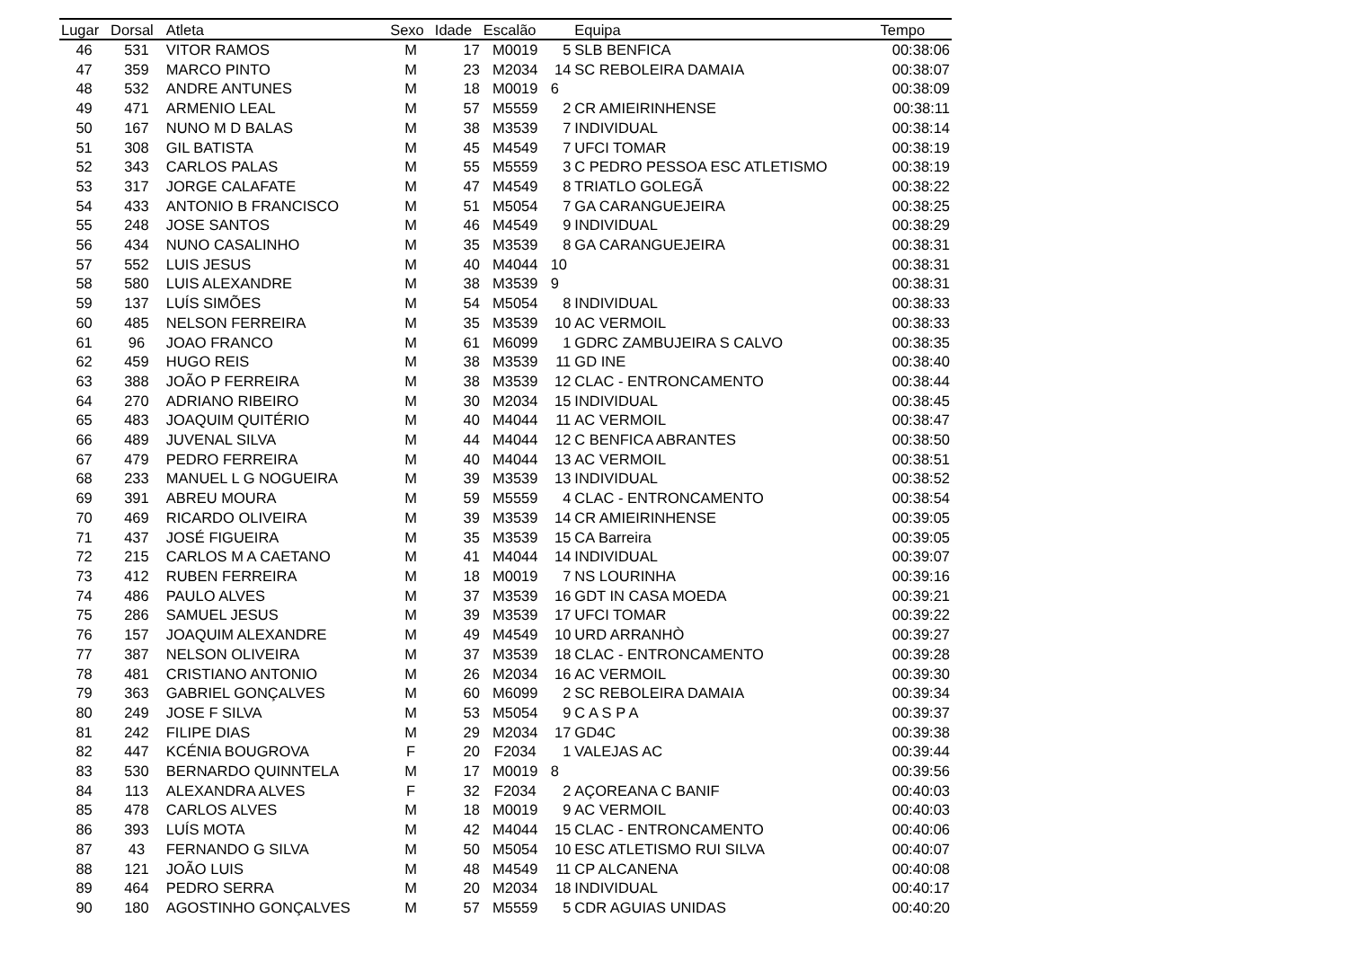| Lugar | Dorsal | Atleta | Sexo | Idade | Escalão | | Equipa | Tempo |
| --- | --- | --- | --- | --- | --- | --- | --- | --- |
| 46 | 531 | VITOR RAMOS | M | 17 | M0019 | 5 | SLB BENFICA | 00:38:06 |
| 47 | 359 | MARCO PINTO | M | 23 | M2034 | 14 | SC REBOLEIRA DAMAIA | 00:38:07 |
| 48 | 532 | ANDRE ANTUNES | M | 18 | M0019 | 6 | | 00:38:09 |
| 49 | 471 | ARMENIO LEAL | M | 57 | M5559 | 2 | CR AMIEIRINHENSE | 00:38:11 |
| 50 | 167 | NUNO M D BALAS | M | 38 | M3539 | 7 | INDIVIDUAL | 00:38:14 |
| 51 | 308 | GIL BATISTA | M | 45 | M4549 | 7 | UFCI TOMAR | 00:38:19 |
| 52 | 343 | CARLOS PALAS | M | 55 | M5559 | 3 | C PEDRO PESSOA ESC ATLETISMO | 00:38:19 |
| 53 | 317 | JORGE CALAFATE | M | 47 | M4549 | 8 | TRIATLO GOLEGÃ | 00:38:22 |
| 54 | 433 | ANTONIO B FRANCISCO | M | 51 | M5054 | 7 | GA CARANGUEJEIRA | 00:38:25 |
| 55 | 248 | JOSE SANTOS | M | 46 | M4549 | 9 | INDIVIDUAL | 00:38:29 |
| 56 | 434 | NUNO CASALINHO | M | 35 | M3539 | 8 | GA CARANGUEJEIRA | 00:38:31 |
| 57 | 552 | LUIS JESUS | M | 40 | M4044 | 10 | | 00:38:31 |
| 58 | 580 | LUIS ALEXANDRE | M | 38 | M3539 | 9 | | 00:38:31 |
| 59 | 137 | LUÍS SIMÕES | M | 54 | M5054 | 8 | INDIVIDUAL | 00:38:33 |
| 60 | 485 | NELSON FERREIRA | M | 35 | M3539 | 10 | AC VERMOIL | 00:38:33 |
| 61 | 96 | JOAO FRANCO | M | 61 | M6099 | 1 | GDRC ZAMBUJEIRA S CALVO | 00:38:35 |
| 62 | 459 | HUGO REIS | M | 38 | M3539 | 11 | GD INE | 00:38:40 |
| 63 | 388 | JOÃO P FERREIRA | M | 38 | M3539 | 12 | CLAC - ENTRONCAMENTO | 00:38:44 |
| 64 | 270 | ADRIANO RIBEIRO | M | 30 | M2034 | 15 | INDIVIDUAL | 00:38:45 |
| 65 | 483 | JOAQUIM QUITÉRIO | M | 40 | M4044 | 11 | AC VERMOIL | 00:38:47 |
| 66 | 489 | JUVENAL SILVA | M | 44 | M4044 | 12 | C BENFICA ABRANTES | 00:38:50 |
| 67 | 479 | PEDRO FERREIRA | M | 40 | M4044 | 13 | AC VERMOIL | 00:38:51 |
| 68 | 233 | MANUEL L G NOGUEIRA | M | 39 | M3539 | 13 | INDIVIDUAL | 00:38:52 |
| 69 | 391 | ABREU MOURA | M | 59 | M5559 | 4 | CLAC - ENTRONCAMENTO | 00:38:54 |
| 70 | 469 | RICARDO OLIVEIRA | M | 39 | M3539 | 14 | CR AMIEIRINHENSE | 00:39:05 |
| 71 | 437 | JOSÉ FIGUEIRA | M | 35 | M3539 | 15 | CA Barreira | 00:39:05 |
| 72 | 215 | CARLOS M A CAETANO | M | 41 | M4044 | 14 | INDIVIDUAL | 00:39:07 |
| 73 | 412 | RUBEN FERREIRA | M | 18 | M0019 | 7 | NS LOURINHA | 00:39:16 |
| 74 | 486 | PAULO ALVES | M | 37 | M3539 | 16 | GDT IN CASA MOEDA | 00:39:21 |
| 75 | 286 | SAMUEL JESUS | M | 39 | M3539 | 17 | UFCI TOMAR | 00:39:22 |
| 76 | 157 | JOAQUIM ALEXANDRE | M | 49 | M4549 | 10 | URD ARRANHÒ | 00:39:27 |
| 77 | 387 | NELSON OLIVEIRA | M | 37 | M3539 | 18 | CLAC - ENTRONCAMENTO | 00:39:28 |
| 78 | 481 | CRISTIANO ANTONIO | M | 26 | M2034 | 16 | AC VERMOIL | 00:39:30 |
| 79 | 363 | GABRIEL GONÇALVES | M | 60 | M6099 | 2 | SC REBOLEIRA DAMAIA | 00:39:34 |
| 80 | 249 | JOSE F SILVA | M | 53 | M5054 | 9 | C A S P A | 00:39:37 |
| 81 | 242 | FILIPE DIAS | M | 29 | M2034 | 17 | GD4C | 00:39:38 |
| 82 | 447 | KCÉNIA BOUGROVA | F | 20 | F2034 | 1 | VALEJAS AC | 00:39:44 |
| 83 | 530 | BERNARDO QUINNTELA | M | 17 | M0019 | 8 | | 00:39:56 |
| 84 | 113 | ALEXANDRA ALVES | F | 32 | F2034 | 2 | AÇOREANA C BANIF | 00:40:03 |
| 85 | 478 | CARLOS ALVES | M | 18 | M0019 | 9 | AC VERMOIL | 00:40:03 |
| 86 | 393 | LUÍS MOTA | M | 42 | M4044 | 15 | CLAC - ENTRONCAMENTO | 00:40:06 |
| 87 | 43 | FERNANDO G SILVA | M | 50 | M5054 | 10 | ESC ATLETISMO RUI SILVA | 00:40:07 |
| 88 | 121 | JOÃO LUIS | M | 48 | M4549 | 11 | CP ALCANENA | 00:40:08 |
| 89 | 464 | PEDRO SERRA | M | 20 | M2034 | 18 | INDIVIDUAL | 00:40:17 |
| 90 | 180 | AGOSTINHO GONÇALVES | M | 57 | M5559 | 5 | CDR AGUIAS UNIDAS | 00:40:20 |